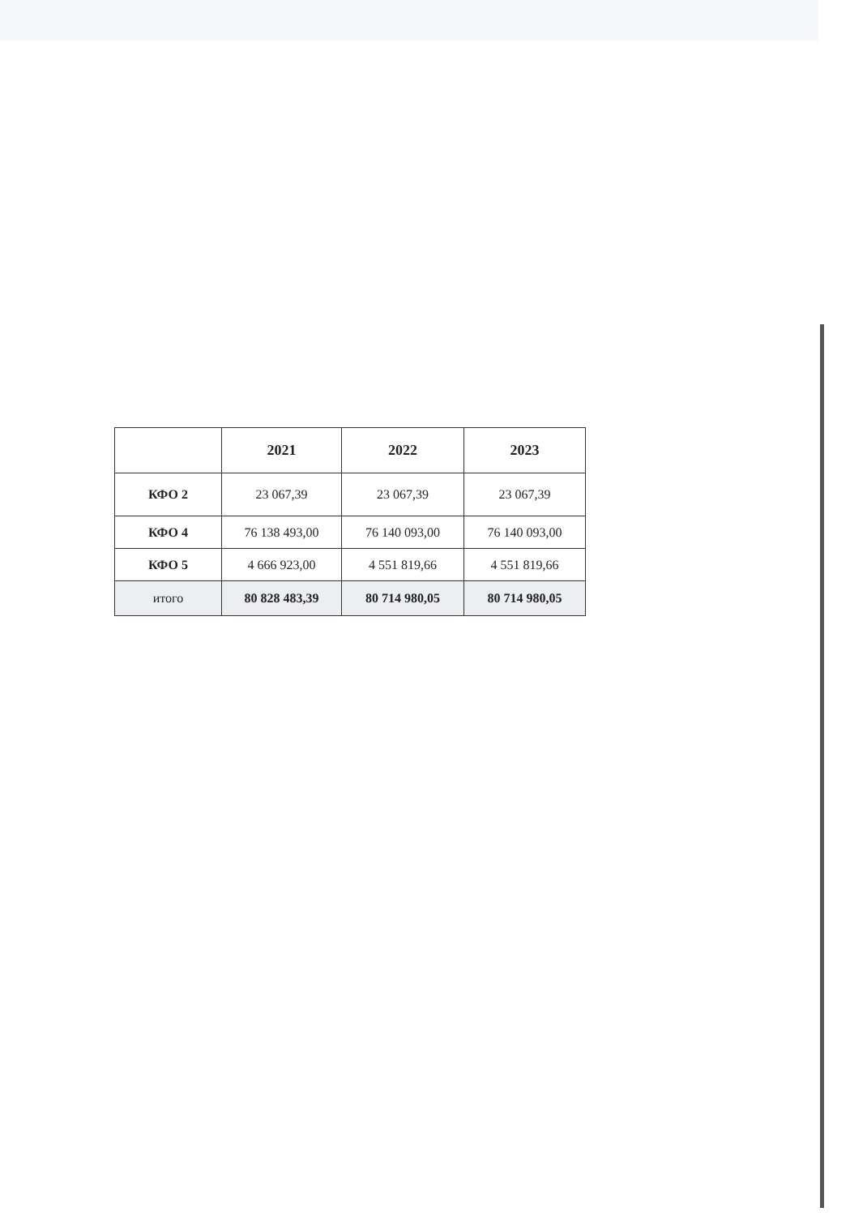| | 2021 | 2022 | 2023 |
| --- | --- | --- | --- |
| КФО 2 | 23 067,39 | 23 067,39 | 23 067,39 |
| КФО 4 | 76 138 493,00 | 76 140 093,00 | 76 140 093,00 |
| КФО 5 | 4 666 923,00 | 4 551 819,66 | 4 551 819,66 |
| итого | 80 828 483,39 | 80 714 980,05 | 80 714 980,05 |